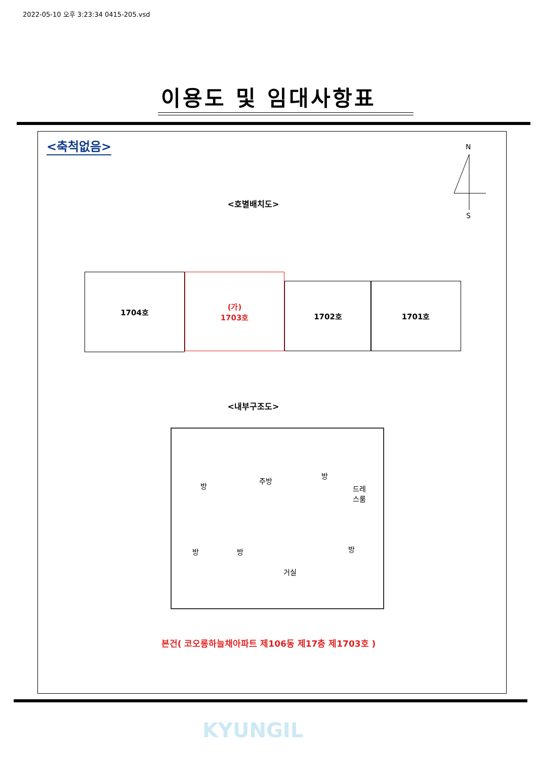2022-05-10 오후 3:23:34 0415-205.vsd
이용도 및 임대사항표
<축척없음> N
S
<호별배치도>
1704호
(가)
1703호
1702호 1701호
<내부구조도>
방
주방
방
드레
스룸
방 방 방
거실
본건( 코오롱하늘채아파트 제106동 제17층 제1703호 )
KYUNGIL